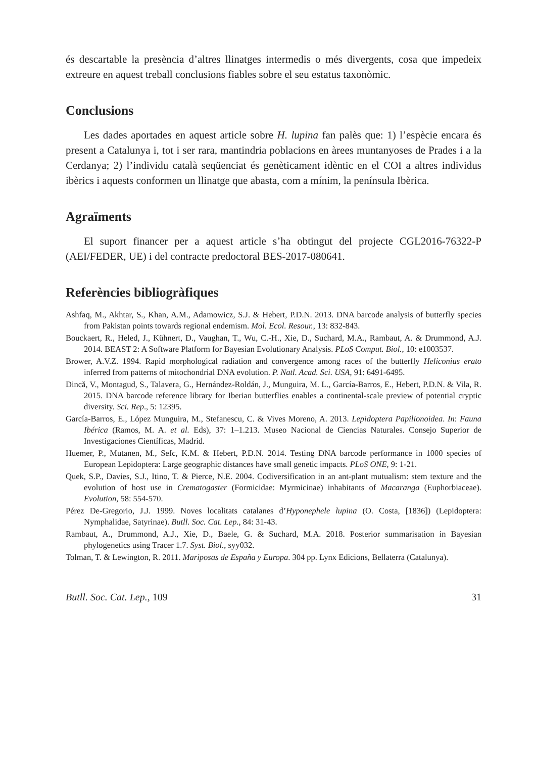és descartable la presència d’altres llinatges intermedis o més divergents, cosa que impedeix extreure en aquest treball conclusions fiables sobre el seu estatus taxonòmic.
Conclusions
Les dades aportades en aquest article sobre H. lupina fan palès que: 1) l’espècie encara és present a Catalunya i, tot i ser rara, mantindria poblacions en àrees muntanyoses de Prades i a la Cerdanya; 2) l’individu català seqüenciat és genèticament idèntic en el COI a altres individus ibèrics i aquests conformen un llinatge que abasta, com a mínim, la península Ibèrica.
Agraïments
El suport financer per a aquest article s’ha obtingut del projecte CGL2016-76322-P (AEI/FEDER, UE) i del contracte predoctoral BES-2017-080641.
Referències bibliogràfiques
Ashfaq, M., Akhtar, S., Khan, A.M., Adamowicz, S.J. & Hebert, P.D.N. 2013. DNA barcode analysis of butterfly species from Pakistan points towards regional endemism. Mol. Ecol. Resour., 13: 832-843.
Bouckaert, R., Heled, J., Kühnert, D., Vaughan, T., Wu, C.-H., Xie, D., Suchard, M.A., Rambaut, A. & Drummond, A.J. 2014. BEAST 2: A Software Platform for Bayesian Evolutionary Analysis. PLoS Comput. Biol., 10: e1003537.
Brower, A.V.Z. 1994. Rapid morphological radiation and convergence among races of the butterfly Heliconius erato inferred from patterns of mitochondrial DNA evolution. P. Natl. Acad. Sci. USA, 91: 6491-6495.
Dincă, V., Montagud, S., Talavera, G., Hernández-Roldán, J., Munguira, M. L., García-Barros, E., Hebert, P.D.N. & Vila, R. 2015. DNA barcode reference library for Iberian butterflies enables a continental-scale preview of potential cryptic diversity. Sci. Rep., 5: 12395.
García-Barros, E., López Munguira, M., Stefanescu, C. & Vives Moreno, A. 2013. Lepidoptera Papilionoidea. In: Fauna Ibérica (Ramos, M. A. et al. Eds), 37: 1–1.213. Museo Nacional de Ciencias Naturales. Consejo Superior de Investigaciones Científicas, Madrid.
Huemer, P., Mutanen, M., Sefc, K.M. & Hebert, P.D.N. 2014. Testing DNA barcode performance in 1000 species of European Lepidoptera: Large geographic distances have small genetic impacts. PLoS ONE, 9: 1-21.
Quek, S.P., Davies, S.J., Itino, T. & Pierce, N.E. 2004. Codiversification in an ant-plant mutualism: stem texture and the evolution of host use in Crematogaster (Formicidae: Myrmicinae) inhabitants of Macaranga (Euphorbiaceae). Evolution, 58: 554-570.
Pérez De-Gregorio, J.J. 1999. Noves localitats catalanes d’Hyponephele lupina (O. Costa, [1836]) (Lepidoptera: Nymphalidae, Satyrinae). Butll. Soc. Cat. Lep., 84: 31-43.
Rambaut, A., Drummond, A.J., Xie, D., Baele, G. & Suchard, M.A. 2018. Posterior summarisation in Bayesian phylogenetics using Tracer 1.7. Syst. Biol., syy032.
Tolman, T. & Lewington, R. 2011. Mariposas de España y Europa. 304 pp. Lynx Edicions, Bellaterra (Catalunya).
Butll. Soc. Cat. Lep., 109 31